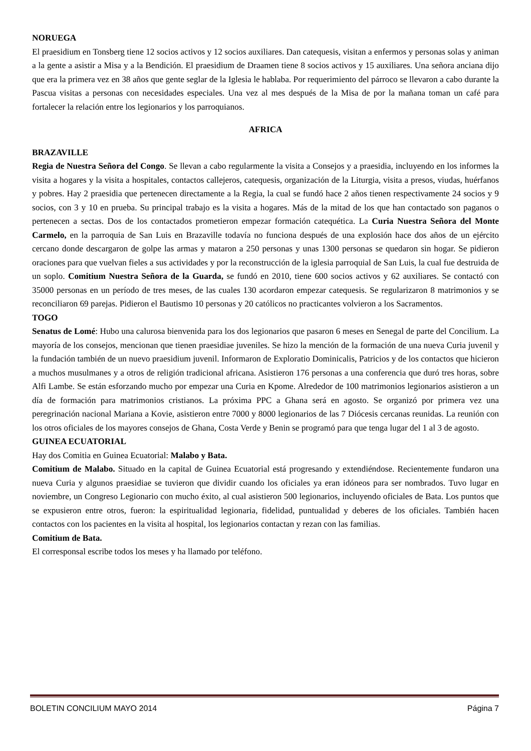NORUEGA
El praesidium en Tonsberg tiene 12 socios activos y 12 socios auxiliares. Dan catequesis, visitan a enfermos y personas solas y animan a la gente a asistir a Misa y a la Bendición. El praesidium de Draamen tiene 8 socios activos y 15 auxiliares. Una señora anciana dijo que era la primera vez en 38 años que gente seglar de la Iglesia le hablaba. Por requerimiento del párroco se llevaron a cabo durante la Pascua visitas a personas con necesidades especiales. Una vez al mes después de la Misa de por la mañana toman un café para fortalecer la relación entre los legionarios y los parroquianos.
AFRICA
BRAZAVILLE
Regia de Nuestra Señora del Congo. Se llevan a cabo regularmente la visita a Consejos y a praesidia, incluyendo en los informes la visita a hogares y la visita a hospitales, contactos callejeros, catequesis, organización de la Liturgia, visita a presos, viudas, huérfanos y pobres. Hay 2 praesidia que pertenecen directamente a la Regia, la cual se fundó hace 2 años tienen respectivamente 24 socios y 9 socios, con 3 y 10 en prueba. Su principal trabajo es la visita a hogares. Más de la mitad de los que han contactado son paganos o pertenecen a sectas. Dos de los contactados prometieron empezar formación catequética. La Curia Nuestra Señora del Monte Carmelo, en la parroquia de San Luis en Brazaville todavía no funciona después de una explosión hace dos años de un ejército cercano donde descargaron de golpe las armas y mataron a 250 personas y unas 1300 personas se quedaron sin hogar. Se pidieron oraciones para que vuelvan fieles a sus actividades y por la reconstrucción de la iglesia parroquial de San Luis, la cual fue destruida de un soplo. Comitium Nuestra Señora de la Guarda, se fundó en 2010, tiene 600 socios activos y 62 auxiliares. Se contactó con 35000 personas en un período de tres meses, de las cuales 130 acordaron empezar catequesis. Se regularizaron 8 matrimonios y se reconciliaron 69 parejas. Pidieron el Bautismo 10 personas y 20 católicos no practicantes volvieron a los Sacramentos.
TOGO
Senatus de Lomé: Hubo una calurosa bienvenida para los dos legionarios que pasaron 6 meses en Senegal de parte del Concilium. La mayoría de los consejos, mencionan que tienen praesidiae juveniles. Se hizo la mención de la formación de una nueva Curia juvenil y la fundación también de un nuevo praesidium juvenil. Informaron de Exploratio Dominicalis, Patricios y de los contactos que hicieron a muchos musulmanes y a otros de religión tradicional africana. Asistieron 176 personas a una conferencia que duró tres horas, sobre Alfi Lambe. Se están esforzando mucho por empezar una Curia en Kpome. Alrededor de 100 matrimonios legionarios asistieron a un día de formación para matrimonios cristianos. La próxima PPC a Ghana será en agosto. Se organizó por primera vez una peregrinación nacional Mariana a Kovie, asistieron entre 7000 y 8000 legionarios de las 7 Diócesis cercanas reunidas. La reunión con los otros oficiales de los mayores consejos de Ghana, Costa Verde y Benin se programó para que tenga lugar del 1 al 3 de agosto.
GUINEA ECUATORIAL
Hay dos Comitia en Guinea Ecuatorial: Malabo y Bata.
Comitium de Malabo. Situado en la capital de Guinea Ecuatorial está progresando y extendiéndose. Recientemente fundaron una nueva Curia y algunos praesidiae se tuvieron que dividir cuando los oficiales ya eran idóneos para ser nombrados. Tuvo lugar en noviembre, un Congreso Legionario con mucho éxito, al cual asistieron 500 legionarios, incluyendo oficiales de Bata. Los puntos que se expusieron entre otros, fueron: la espiritualidad legionaria, fidelidad, puntualidad y deberes de los oficiales. También hacen contactos con los pacientes en la visita al hospital, los legionarios contactan y rezan con las familias.
Comitium de Bata.
El corresponsal escribe todos los meses y ha llamado por teléfono.
BOLETIN CONCILIUM MAYO 2014 Página 7